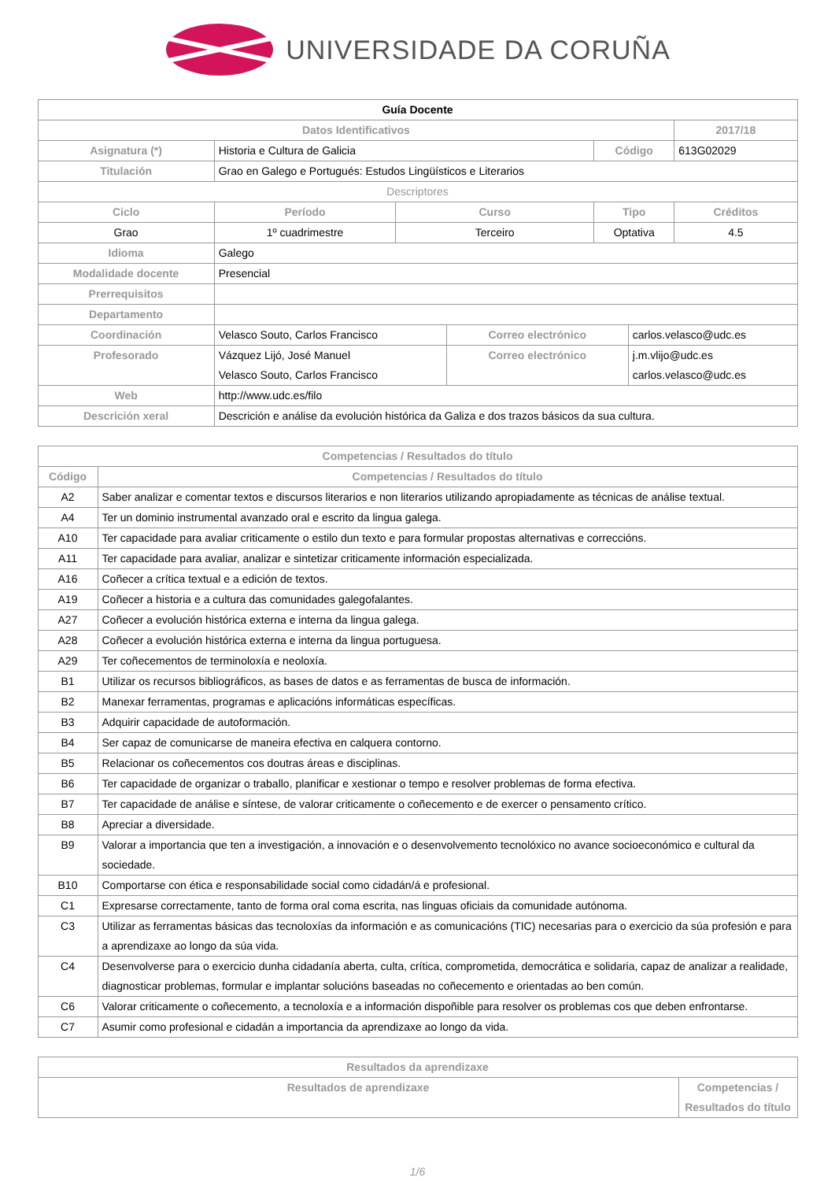UNIVERSIDADE DA CORUÑA
| Guía Docente | | | | | | |
| Datos Identificativos | | | | | | 2017/18 |
| Asignatura (*) | Historia e Cultura de Galicia | | | Código | | 613G02029 |
| Titulación | Grao en Galego e Portugués: Estudos Lingüísticos e Literarios | | | | | |
| Descriptores | | | | | | |
| Ciclo | Período | Curso | | Tipo | | Créditos |
| Grao | 1º cuadrimestre | Terceiro | | Optativa | | 4.5 |
| Idioma | Galego | | | | | |
| Modalidade docente | Presencial | | | | | |
| Prerrequisitos | | | | | | |
| Departamento | | | | | | |
| Coordinación | Velasco Souto, Carlos Francisco | | Correo electrónico | | carlos.velasco@udc.es | |
| Profesorado | Vázquez Lijó, José Manuel Velasco Souto, Carlos Francisco | | Correo electrónico | | j.m.vlijo@udc.es carlos.velasco@udc.es | |
| Web | http://www.udc.es/filo | | | | | |
| Descrición xeral | Descrición e análise da evolución histórica da Galiza e dos trazos básicos da sua cultura. | | | | | |
| Competencias / Resultados do título | |
| --- | --- |
| Código | Competencias / Resultados do título |
| A2 | Saber analizar e comentar textos e discursos literarios e non literarios utilizando apropiadamente as técnicas de análise textual. |
| A4 | Ter un dominio instrumental avanzado oral e escrito da lingua galega. |
| A10 | Ter capacidade para avaliar criticamente o estilo dun texto e para formular propostas alternativas e correccións. |
| A11 | Ter capacidade para avaliar, analizar e sintetizar criticamente información especializada. |
| A16 | Coñecer a crítica textual e a edición de textos. |
| A19 | Coñecer a historia e a cultura das comunidades galegofalantes. |
| A27 | Coñecer a evolución histórica externa e interna da lingua galega. |
| A28 | Coñecer a evolución histórica externa e interna da lingua portuguesa. |
| A29 | Ter coñecementos de terminoloxía e neoloxía. |
| B1 | Utilizar os recursos bibliográficos, as bases de datos e as ferramentas de busca de información. |
| B2 | Manexar ferramentas, programas e aplicacións informáticas específicas. |
| B3 | Adquirir capacidade de autoformación. |
| B4 | Ser capaz de comunicarse de maneira efectiva en calquera contorno. |
| B5 | Relacionar os coñecementos cos doutras áreas e disciplinas. |
| B6 | Ter capacidade de organizar o traballo, planificar e xestionar o tempo e resolver problemas de forma efectiva. |
| B7 | Ter capacidade de análise e síntese, de valorar criticamente o coñecemento e de exercer o pensamento crítico. |
| B8 | Apreciar a diversidade. |
| B9 | Valorar a importancia que ten a investigación, a innovación e o desenvolvemento tecnolóxico no avance socioeconómico e cultural da sociedade. |
| B10 | Comportarse con ética e responsabilidade social como cidadán/á e profesional. |
| C1 | Expresarse correctamente, tanto de forma oral coma escrita, nas linguas oficiais da comunidade autónoma. |
| C3 | Utilizar as ferramentas básicas das tecnoloxías da información e as comunicacións (TIC) necesarias para o exercicio da súa profesión e para a aprendizaxe ao longo da súa vida. |
| C4 | Desenvolverse para o exercicio dunha cidadanía aberta, culta, crítica, comprometida, democrática e solidaria, capaz de analizar a realidade, diagnosticar problemas, formular e implantar solucións baseadas no coñecemento e orientadas ao ben común. |
| C6 | Valorar criticamente o coñecemento, a tecnoloxía e a información dispoñible para resolver os problemas cos que deben enfrontarse. |
| C7 | Asumir como profesional e cidadán a importancia da aprendizaxe ao longo da vida. |
| Resultados da aprendizaxe | |
| --- | --- |
| Resultados de aprendizaxe | Competencias / Resultados do título |
1/6